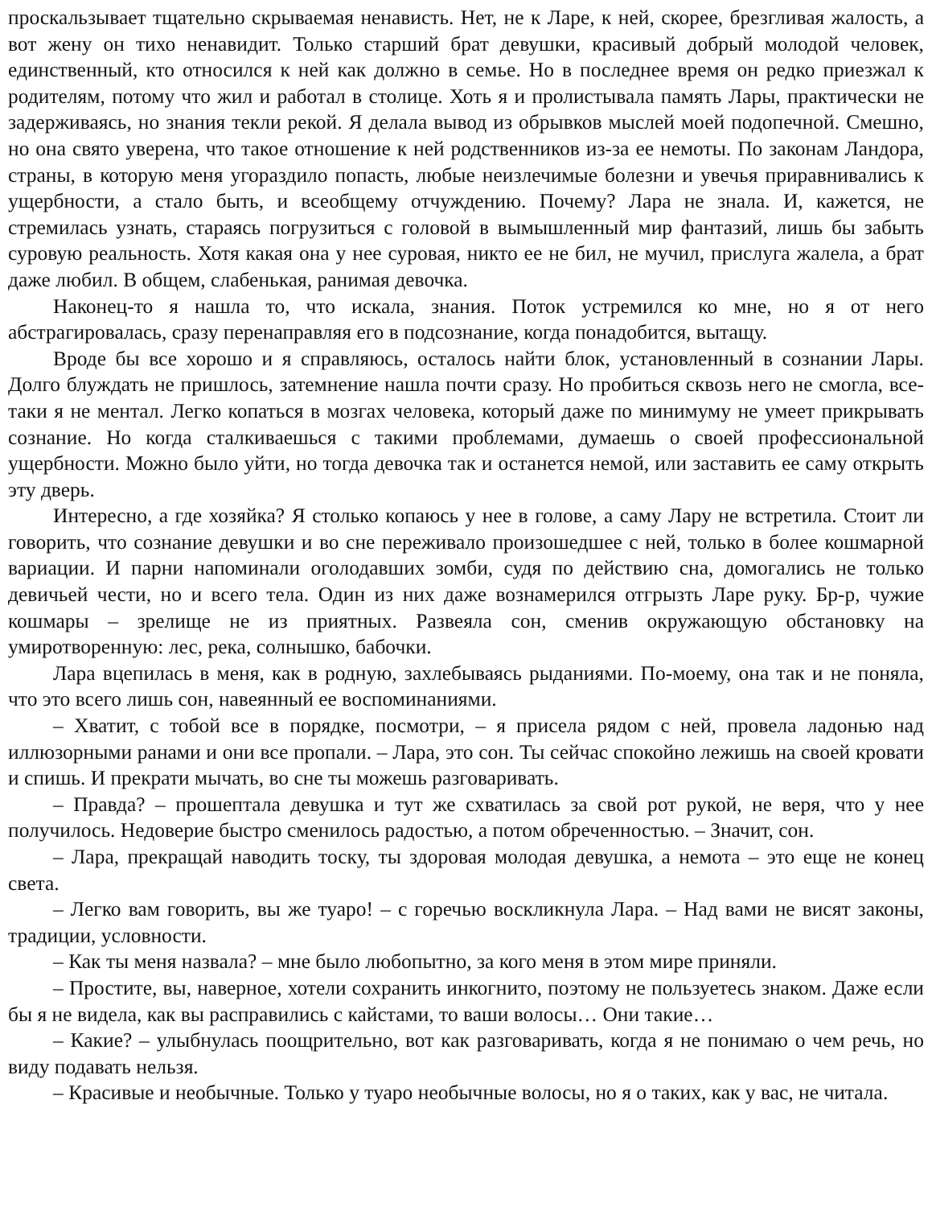проскальзывает тщательно скрываемая ненависть. Нет, не к Ларе, к ней, скорее, брезгливая жалость, а вот жену он тихо ненавидит. Только старший брат девушки, красивый добрый молодой человек, единственный, кто относился к ней как должно в семье. Но в последнее время он редко приезжал к родителям, потому что жил и работал в столице. Хоть я и пролистывала память Лары, практически не задерживаясь, но знания текли рекой. Я делала вывод из обрывков мыслей моей подопечной. Смешно, но она свято уверена, что такое отношение к ней родственников из-за ее немоты. По законам Ландора, страны, в которую меня угораздило попасть, любые неизлечимые болезни и увечья приравнивались к ущербности, а стало быть, и всеобщему отчуждению. Почему? Лара не знала. И, кажется, не стремилась узнать, стараясь погрузиться с головой в вымышленный мир фантазий, лишь бы забыть суровую реальность. Хотя какая она у нее суровая, никто ее не бил, не мучил, прислуга жалела, а брат даже любил. В общем, слабенькая, ранимая девочка.
Наконец-то я нашла то, что искала, знания. Поток устремился ко мне, но я от него абстрагировалась, сразу перенаправляя его в подсознание, когда понадобится, вытащу.
Вроде бы все хорошо и я справляюсь, осталось найти блок, установленный в сознании Лары. Долго блуждать не пришлось, затемнение нашла почти сразу. Но пробиться сквозь него не смогла, все-таки я не ментал. Легко копаться в мозгах человека, который даже по минимуму не умеет прикрывать сознание. Но когда сталкиваешься с такими проблемами, думаешь о своей профессиональной ущербности. Можно было уйти, но тогда девочка так и останется немой, или заставить ее саму открыть эту дверь.
Интересно, а где хозяйка? Я столько копаюсь у нее в голове, а саму Лару не встретила. Стоит ли говорить, что сознание девушки и во сне переживало произошедшее с ней, только в более кошмарной вариации. И парни напоминали оголодавших зомби, судя по действию сна, домогались не только девичьей чести, но и всего тела. Один из них даже вознамерился отгрызть Ларе руку. Бр-р, чужие кошмары – зрелище не из приятных. Развеяла сон, сменив окружающую обстановку на умиротворенную: лес, река, солнышко, бабочки.
Лара вцепилась в меня, как в родную, захлебываясь рыданиями. По-моему, она так и не поняла, что это всего лишь сон, навеянный ее воспоминаниями.
– Хватит, с тобой все в порядке, посмотри, – я присела рядом с ней, провела ладонью над иллюзорными ранами и они все пропали. – Лара, это сон. Ты сейчас спокойно лежишь на своей кровати и спишь. И прекрати мычать, во сне ты можешь разговаривать.
– Правда? – прошептала девушка и тут же схватилась за свой рот рукой, не веря, что у нее получилось. Недоверие быстро сменилось радостью, а потом обреченностью. – Значит, сон.
– Лара, прекращай наводить тоску, ты здоровая молодая девушка, а немота – это еще не конец света.
– Легко вам говорить, вы же туаро! – с горечью воскликнула Лара. – Над вами не висят законы, традиции, условности.
– Как ты меня назвала? – мне было любопытно, за кого меня в этом мире приняли.
– Простите, вы, наверное, хотели сохранить инкогнито, поэтому не пользуетесь знаком. Даже если бы я не видела, как вы расправились с кайстами, то ваши волосы… Они такие…
– Какие? – улыбнулась поощрительно, вот как разговаривать, когда я не понимаю о чем речь, но виду подавать нельзя.
– Красивые и необычные. Только у туаро необычные волосы, но я о таких, как у вас, не читала.